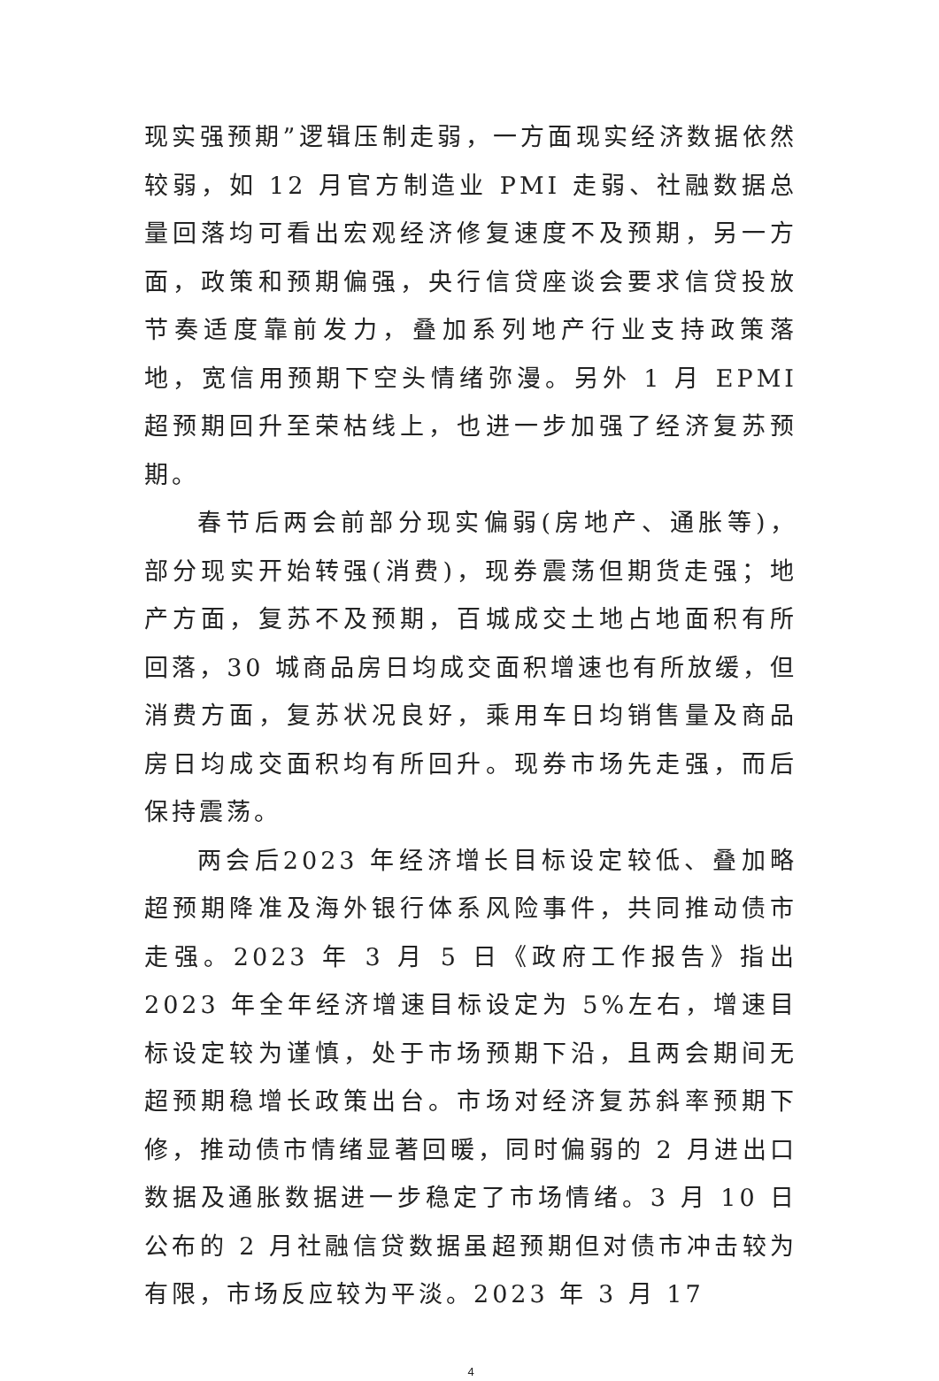现实强预期”逻辑压制走弱，一方面现实经济数据依然较弱，如 12 月官方制造业 PMI 走弱、社融数据总量回落均可看出宏观经济修复速度不及预期，另一方面，政策和预期偏强，央行信贷座谈会要求信贷投放节奏适度靠前发力，叠加系列地产行业支持政策落地，宽信用预期下空头情绪弥漫。另外 1 月 EPMI 超预期回升至荣枯线上，也进一步加强了经济复苏预期。
春节后两会前部分现实偏弱(房地产、通胀等)，部分现实开始转强(消费)，现券震荡但期货走强；地产方面，复苏不及预期，百城成交土地占地面积有所回落，30 城商品房日均成交面积增速也有所放缓，但消费方面，复苏状况良好，乘用车日均销售量及商品房日均成交面积均有所回升。现券市场先走强，而后保持震荡。
两会后2023 年经济增长目标设定较低、叠加略超预期降准及海外银行体系风险事件，共同推动债市走强。2023 年 3 月 5 日《政府工作报告》指出 2023 年全年经济增速目标设定为 5%左右，增速目标设定较为谨慎，处于市场预期下沿，且两会期间无超预期稳增长政策出台。市场对经济复苏斜率预期下修，推动债市情绪显著回暖，同时偏弱的 2 月进出口数据及通胀数据进一步稳定了市场情绪。3 月 10 日公布的 2 月社融信贷数据虽超预期但对债市冲击较为有限，市场反应较为平淡。2023 年 3 月 17
4